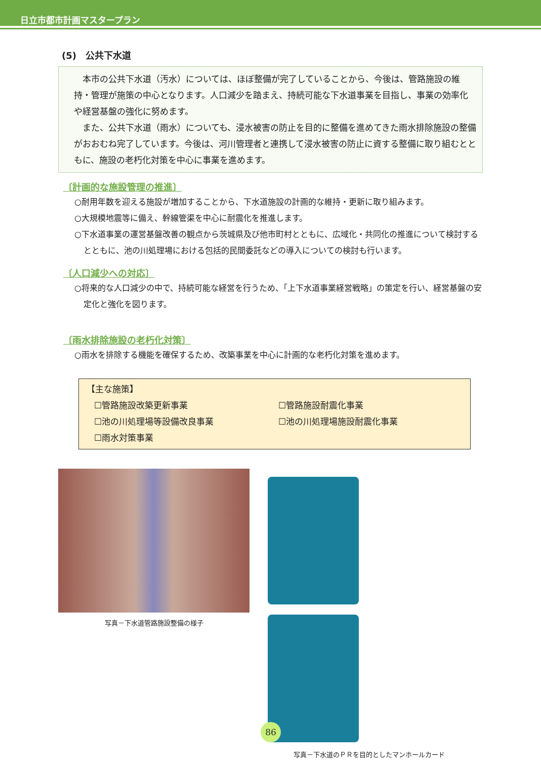日立市都市計画マスタープラン
(5)　公共下水道
本市の公共下水道（汚水）については、ほぼ整備が完了していることから、今後は、管路施設の維持・管理が施策の中心となります。人口減少を踏まえ、持続可能な下水道事業を目指し、事業の効率化や経営基盤の強化に努めます。
また、公共下水道（雨水）についても、浸水被害の防止を目的に整備を進めてきた雨水排除施設の整備がおおむね完了しています。今後は、河川管理者と連携して浸水被害の防止に資する整備に取り組むとともに、施設の老朽化対策を中心に事業を進めます。
〔計画的な施設管理の推進〕
○耐用年数を迎える施設が増加することから、下水道施設の計画的な維持・更新に取り組みます。
○大規模地震等に備え、幹線管渠を中心に耐震化を推進します。
○下水道事業の運営基盤改善の観点から茨城県及び他市町村とともに、広域化・共同化の推進について検討するとともに、池の川処理場における包括的民間委託などの導入についての検討も行います。
〔人口減少への対応〕
○将来的な人口減少の中で、持続可能な経営を行うため、「上下水道事業経営戦略」の策定を行い、経営基盤の安定化と強化を図ります。
〔雨水排除施設の老朽化対策〕
○雨水を排除する機能を確保するため、改築事業を中心に計画的な老朽化対策を進めます。
【主な施策】
☐管路施設改築更新事業
☐管路施設耐震化事業
☐池の川処理場等設備改良事業
☐池の川処理場施設耐震化事業
☐雨水対策事業
写真－下水道管路施設整備の様子 写真－下水道のＰＲを目的としたマンホールカード
86